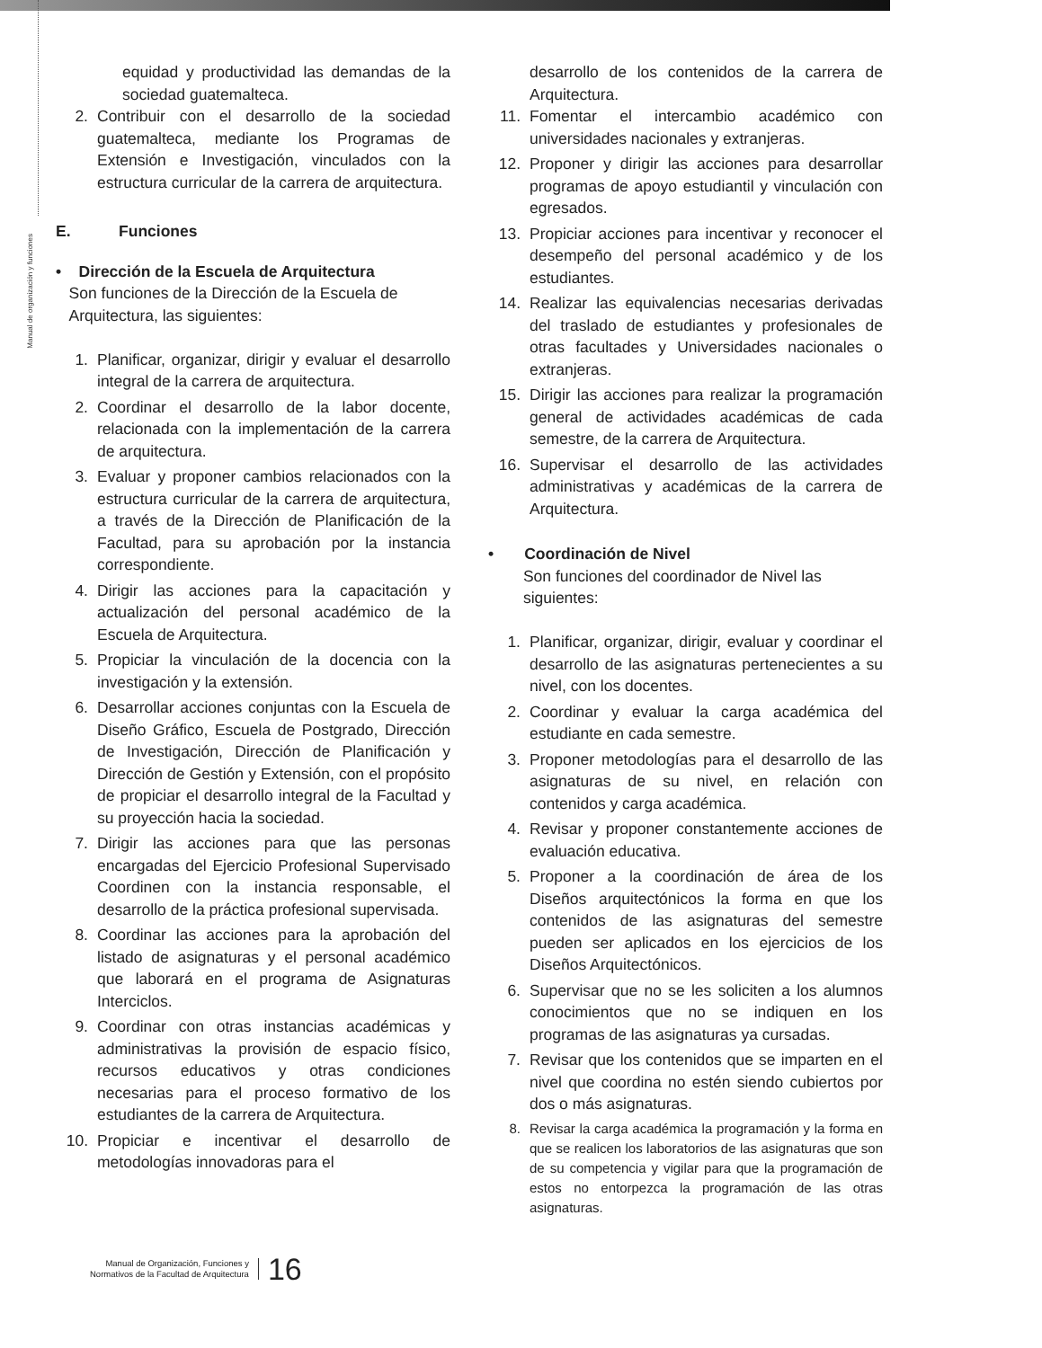Manual de organización y funciones
equidad y productividad las demandas de la sociedad guatemalteca.
2. Contribuir con el desarrollo de la sociedad guatemalteca, mediante los Programas de Extensión e Investigación, vinculados con la estructura curricular de la carrera de arquitectura.
E. Funciones
• Dirección de la Escuela de Arquitectura
Son funciones de la Dirección de la Escuela de
Arquitectura, las siguientes:
1. Planificar, organizar, dirigir y evaluar el desarrollo integral de la carrera de arquitectura.
2. Coordinar el desarrollo de la labor docente, relacionada con la implementación de la carrera de arquitectura.
3. Evaluar y proponer cambios relacionados con la estructura curricular de la carrera de arquitectura, a través de la Dirección de Planificación de la Facultad, para su aprobación por la instancia correspondiente.
4. Dirigir las acciones para la capacitación y actualización del personal académico de la Escuela de Arquitectura.
5. Propiciar la vinculación de la docencia con la investigación y la extensión.
6. Desarrollar acciones conjuntas con la Escuela de Diseño Gráfico, Escuela de Postgrado, Dirección de Investigación, Dirección de Planificación y Dirección de Gestión y Extensión, con el propósito de propiciar el desarrollo integral de la Facultad y su proyección hacia la sociedad.
7. Dirigir las acciones para que las personas encargadas del Ejercicio Profesional Supervisado Coordinen con la instancia responsable, el desarrollo de la práctica profesional supervisada.
8. Coordinar las acciones para la aprobación del listado de asignaturas y el personal académico que laborará en el programa de Asignaturas Interciclos.
9. Coordinar con otras instancias académicas y administrativas la provisión de espacio físico, recursos educativos y otras condiciones necesarias para el proceso formativo de los estudiantes de la carrera de Arquitectura.
10. Propiciar e incentivar el desarrollo de metodologías innovadoras para el
desarrollo de los contenidos de la carrera de Arquitectura.
11. Fomentar el intercambio académico con universidades nacionales y extranjeras.
12. Proponer y dirigir las acciones para desarrollar programas de apoyo estudiantil y vinculación con egresados.
13. Propiciar acciones para incentivar y reconocer el desempeño del personal académico y de los estudiantes.
14. Realizar las equivalencias necesarias derivadas del traslado de estudiantes y profesionales de otras facultades y Universidades nacionales o extranjeras.
15. Dirigir las acciones para realizar la programación general de actividades académicas de cada semestre, de la carrera de Arquitectura.
16. Supervisar el desarrollo de las actividades administrativas y académicas de la carrera de Arquitectura.
• Coordinación de Nivel
Son funciones del coordinador de Nivel las
siguientes:
1. Planificar, organizar, dirigir, evaluar y coordinar el desarrollo de las asignaturas pertenecientes a su nivel, con los docentes.
2. Coordinar y evaluar la carga académica del estudiante en cada semestre.
3. Proponer metodologías para el desarrollo de las asignaturas de su nivel, en relación con contenidos y carga académica.
4. Revisar y proponer constantemente acciones de evaluación educativa.
5. Proponer a la coordinación de área de los Diseños arquitectónicos la forma en que los contenidos de las asignaturas del semestre pueden ser aplicados en los ejercicios de los Diseños Arquitectónicos.
6. Supervisar que no se les soliciten a los alumnos conocimientos que no se indiquen en los programas de las asignaturas ya cursadas.
7. Revisar que los contenidos que se imparten en el nivel que coordina no estén siendo cubiertos por dos o más asignaturas.
8. Revisar la carga académica la programación y la forma en que se realicen los laboratorios de las asignaturas que son de su competencia y vigilar para que la programación de estos no entorpezca la programación de las otras asignaturas.
Manual de Organización, Funciones y
Normativos de la Facultad de Arquitectura
16